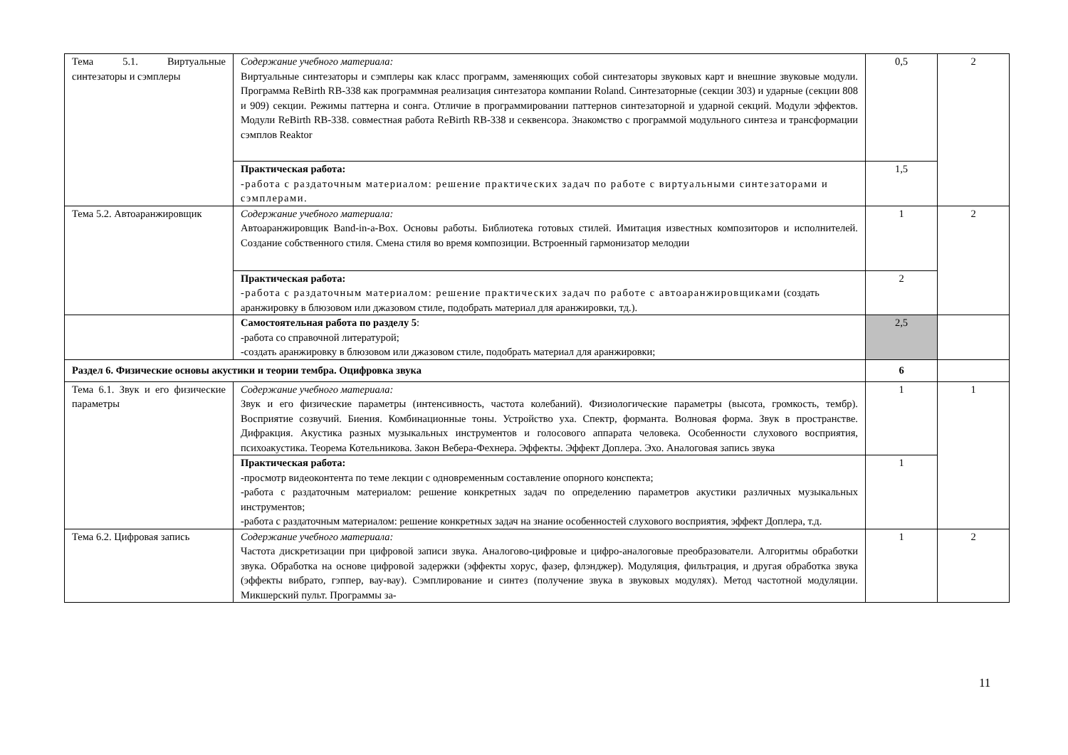| Тема 5.1. Виртуальные синтезаторы и сэмплеры | Содержание учебного материала: Виртуальные синтезаторы и сэмплеры как класс программ, заменяющих собой синтезаторы звуковых карт и внешние звуковые модули. Программа ReBirth RB-338 как программная реализация синтезатора компании Roland. Синтезаторные (секции 303) и ударные (секции 808 и 909) секции. Режимы паттерна и сонга. Отличие в программировании паттернов синтезаторной и ударной секций. Модули эффектов. Модули ReBirth RB-338. совместная работа ReBirth RB-338 и секвенсора. Знакомство с программой модульного синтеза и трансформации сэмплов Reaktor | 0,5 | 2 |
| | Практическая работа: -работа с раздаточным материалом: решение практических задач по работе с виртуальными синтезаторами и сэмплерами. | 1,5 | |
| Тема 5.2. Автоаранжировщик | Содержание учебного материала: Автоаранжировщик Band-in-a-Box. Основы работы. Библиотека готовых стилей. Имитация известных композиторов и исполнителей. Создание собственного стиля. Смена стиля во время композиции. Встроенный гармонизатор мелодии | 1 | 2 |
| | Практическая работа: -работа с раздаточным материалом: решение практических задач по работе с автоаранжировщиками (создать аранжировку в блюзовом или джазовом стиле, подобрать материал для аранжировки, тд.). | 2 | |
| | Самостоятельная работа по разделу 5 : -работа со справочной литературой; -создать аранжировку в блюзовом или джазовом стиле, подобрать материал для аранжировки; | 2,5 | |
| Раздел 6. Физические основы акустики и теории тембра. Оцифровка звука | | 6 | |
| Тема 6.1. Звук и его физические параметры | Содержание учебного материала: Звук и его физические параметры (интенсивность, частота колебаний). Физиологические параметры (высота, громкость, тембр). Восприятие созвучий. Биения. Комбинационные тоны. Устройство уха. Спектр, форманта. Волновая форма. Звук в пространстве. Дифракция. Акустика разных музыкальных инструментов и голосового аппарата человека. Особенности слухового восприятия, психоакустика. Теорема Котельникова. Закон Вебера-Фехнера. Эффекты. Эффект Доплера. Эхо. Аналоговая запись звука | 1 | 1 |
| | Практическая работа: -просмотр видеоконтента по теме лекции с одновременным составление опорного конспекта; -работа с раздаточным материалом: решение конкретных задач по определению параметров акустики различных музыкальных инструментов; -работа с раздаточным материалом: решение конкретных задач на знание особенностей слухового восприятия, эффект Доплера, т.д. | 1 | |
| Тема 6.2. Цифровая запись | Содержание учебного материала: Частота дискретизации при цифровой записи звука. Аналогово-цифровые и цифро-аналоговые преобразователи. Алгоритмы обработки звука. Обработка на основе цифровой задержки (эффекты хорус, фазер, флэнджер). Модуляция, фильтрация, и другая обработка звука (эффекты вибрато, гэппер, вау-вау). Сэмплирование и синтез (получение звука в звуковых модулях). Метод частотной модуляции. Микшерский пульт. Программы за- | 1 | 2 |
11